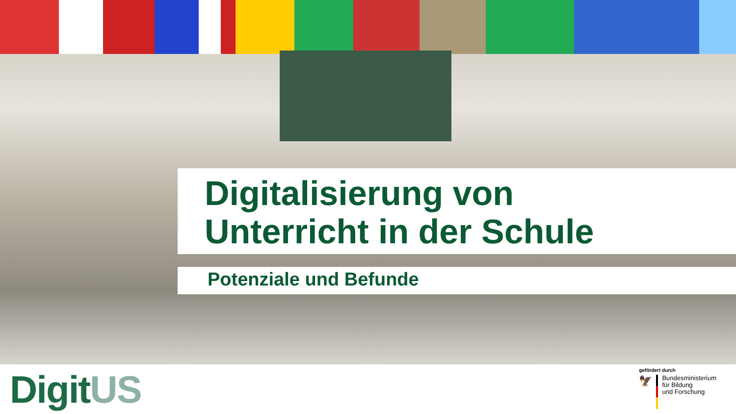Digitalisierung von
Unterricht in der Schule
Potenziale und Befunde
DigitUS
gefördert durch
🦅
Bundesministerium
für Bildung
und Forschung